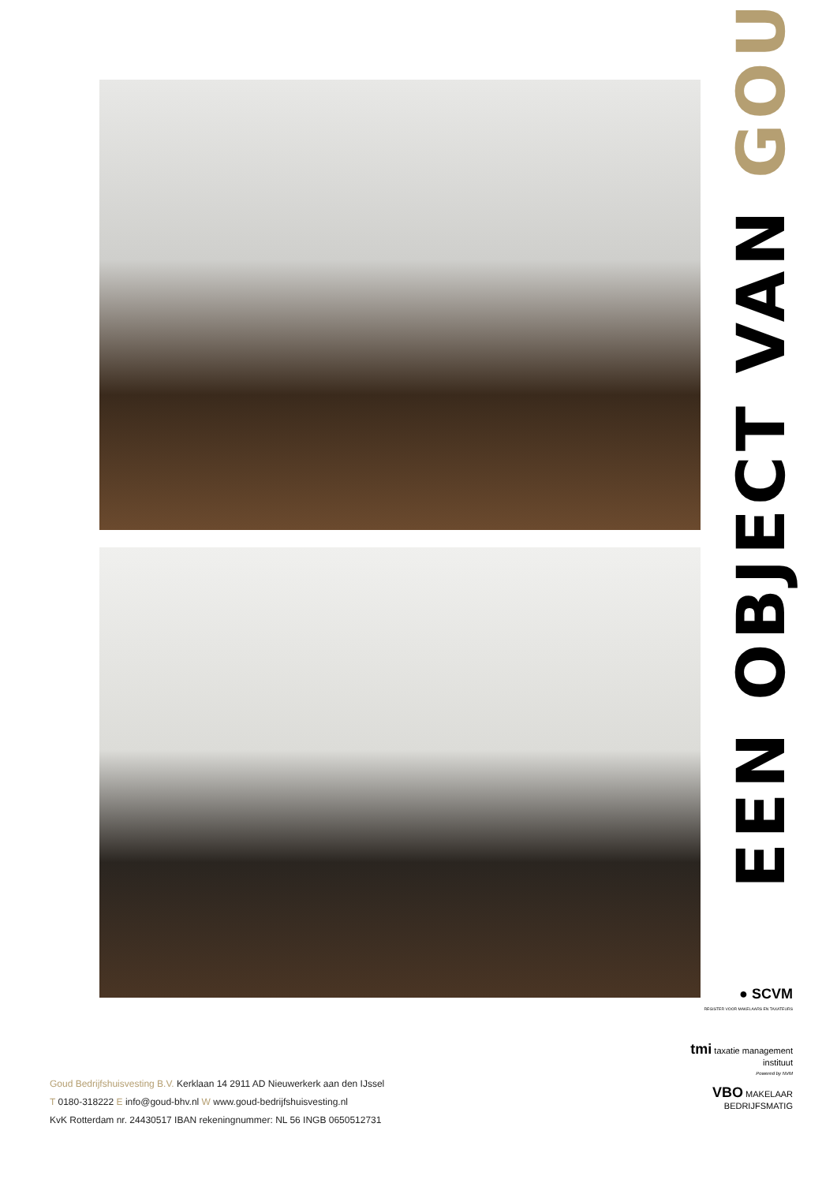EEN OBJECT VAN GOUD
● SCVM
REGISTER VOOR MAKELAARS EN TAXATEURS
tmi taxatie management instituut
Powered by NVM
VBO MAKELAAR
BEDRIJFSMATIG
Goud Bedrijfshuisvesting B.V. Kerklaan 14 2911 AD Nieuwerkerk aan den IJssel
T 0180-318222 E info@goud-bhv.nl W www.goud-bedrijfshuisvesting.nl
KvK Rotterdam nr. 24430517 IBAN rekeningnummer: NL 56 INGB 0650512731